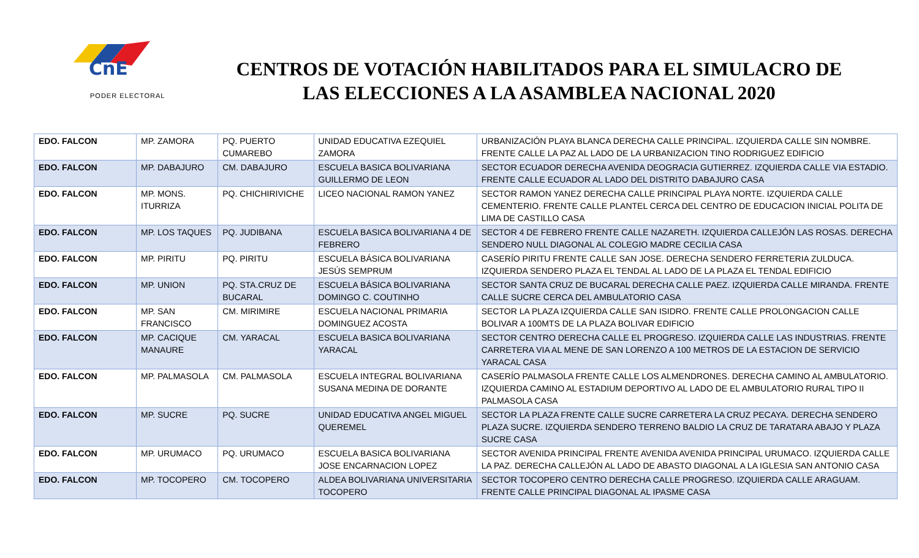CnE
PODER ELECTORAL
CENTROS DE VOTACIÓN HABILITADOS PARA EL SIMULACRO DE LAS ELECCIONES A LA ASAMBLEA NACIONAL 2020
| EDO. FALCON | MP. ZAMORA | PQ. PUERTO CUMAREBO | UNIDAD EDUCATIVA EZEQUIEL ZAMORA | URBANIZACIÓN PLAYA BLANCA DERECHA CALLE PRINCIPAL. IZQUIERDA CALLE SIN NOMBRE. FRENTE CALLE LA PAZ AL LADO DE LA URBANIZACION TINO RODRIGUEZ EDIFICIO |
| EDO. FALCON | MP. DABAJURO | CM. DABAJURO | ESCUELA BASICA BOLIVARIANA GUILLERMO DE LEON | SECTOR ECUADOR DERECHA AVENIDA DEOGRACIA GUTIERREZ. IZQUIERDA CALLE VIA ESTADIO. FRENTE CALLE ECUADOR AL LADO DEL DISTRITO DABAJURO CASA |
| EDO. FALCON | MP. MONS. ITURRIZA | PQ. CHICHIRIVICHE | LICEO NACIONAL RAMON YANEZ | SECTOR RAMON YANEZ DERECHA CALLE PRINCIPAL PLAYA NORTE. IZQUIERDA CALLE CEMENTERIO. FRENTE CALLE PLANTEL CERCA DEL CENTRO DE EDUCACION INICIAL POLITA DE LIMA DE CASTILLO CASA |
| EDO. FALCON | MP. LOS TAQUES | PQ. JUDIBANA | ESCUELA BASICA BOLIVARIANA 4 DE FEBRERO | SECTOR 4 DE FEBRERO FRENTE CALLE NAZARETH. IZQUIERDA CALLEJÓN LAS ROSAS. DERECHA SENDERO NULL DIAGONAL AL COLEGIO MADRE CECILIA CASA |
| EDO. FALCON | MP. PIRITU | PQ. PIRITU | ESCUELA BÁSICA BOLIVARIANA JESÚS SEMPRUM | CASERÍO PIRITU FRENTE CALLE SAN JOSE. DERECHA SENDERO FERRETERIA ZULDUCA. IZQUIERDA SENDERO PLAZA EL TENDAL AL LADO DE LA PLAZA EL TENDAL EDIFICIO |
| EDO. FALCON | MP. UNION | PQ. STA.CRUZ DE BUCARAL | ESCUELA BÁSICA BOLIVARIANA DOMINGO C. COUTINHO | SECTOR SANTA CRUZ DE BUCARAL DERECHA CALLE PAEZ. IZQUIERDA CALLE MIRANDA. FRENTE CALLE SUCRE CERCA DEL AMBULATORIO CASA |
| EDO. FALCON | MP. SAN FRANCISCO | CM. MIRIMIRE | ESCUELA NACIONAL PRIMARIA DOMINGUEZ ACOSTA | SECTOR LA PLAZA IZQUIERDA CALLE SAN ISIDRO. FRENTE CALLE PROLONGACION CALLE BOLIVAR A 100MTS DE LA PLAZA BOLIVAR EDIFICIO |
| EDO. FALCON | MP. CACIQUE MANAURE | CM. YARACAL | ESCUELA BASICA BOLIVARIANA YARACAL | SECTOR CENTRO DERECHA CALLE EL PROGRESO. IZQUIERDA CALLE LAS INDUSTRIAS. FRENTE CARRETERA VIA AL MENE DE SAN LORENZO A 100 METROS DE LA ESTACION DE SERVICIO YARACAL CASA |
| EDO. FALCON | MP. PALMASOLA | CM. PALMASOLA | ESCUELA INTEGRAL BOLIVARIANA SUSANA MEDINA DE DORANTE | CASERÍO PALMASOLA FRENTE CALLE LOS ALMENDRONES. DERECHA CAMINO AL AMBULATORIO. IZQUIERDA CAMINO AL ESTADIUM DEPORTIVO AL LADO DE EL AMBULATORIO RURAL TIPO II PALMASOLA CASA |
| EDO. FALCON | MP. SUCRE | PQ. SUCRE | UNIDAD EDUCATIVA ANGEL MIGUEL QUEREMEL | SECTOR LA PLAZA FRENTE CALLE SUCRE CARRETERA LA CRUZ PECAYA. DERECHA SENDERO PLAZA SUCRE. IZQUIERDA SENDERO TERRENO BALDIO LA CRUZ DE TARATARA ABAJO Y PLAZA SUCRE CASA |
| EDO. FALCON | MP. URUMACO | PQ. URUMACO | ESCUELA BASICA BOLIVARIANA JOSE ENCARNACION LOPEZ | SECTOR AVENIDA PRINCIPAL FRENTE AVENIDA AVENIDA PRINCIPAL URUMACO. IZQUIERDA CALLE LA PAZ. DERECHA CALLEJÓN AL LADO DE ABASTO DIAGONAL A LA IGLESIA SAN ANTONIO CASA |
| EDO. FALCON | MP. TOCOPERO | CM. TOCOPERO | ALDEA BOLIVARIANA UNIVERSITARIA TOCOPERO | SECTOR TOCOPERO CENTRO DERECHA CALLE PROGRESO. IZQUIERDA CALLE ARAGUAM. FRENTE CALLE PRINCIPAL DIAGONAL AL IPASME CASA |